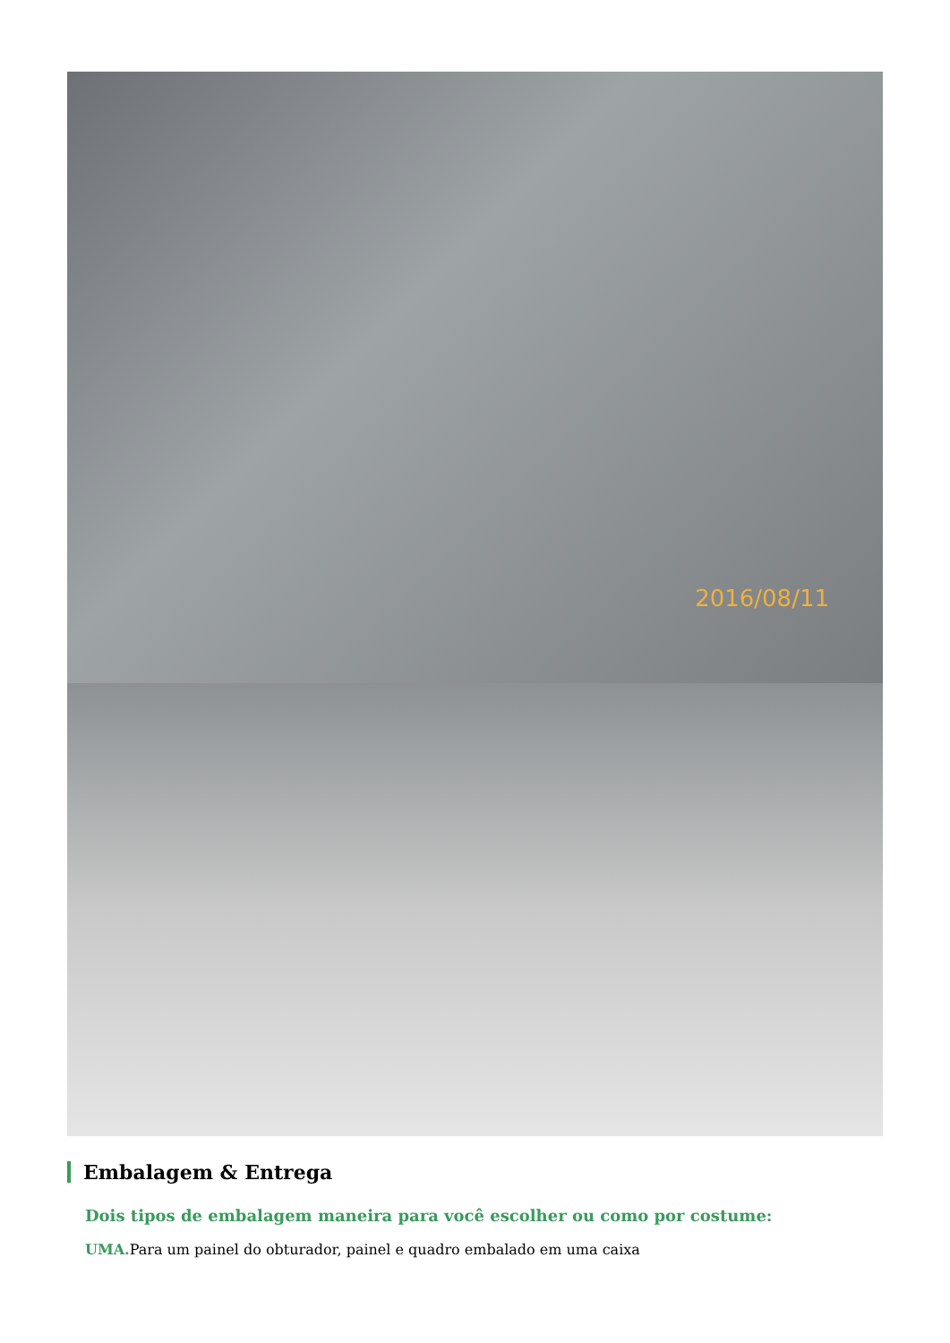2016/08/11
Embalagem & Entrega
Dois tipos de embalagem maneira para você escolher ou como por costume:
UMA. Para um painel do obturador, painel e quadro embalado em uma caixa